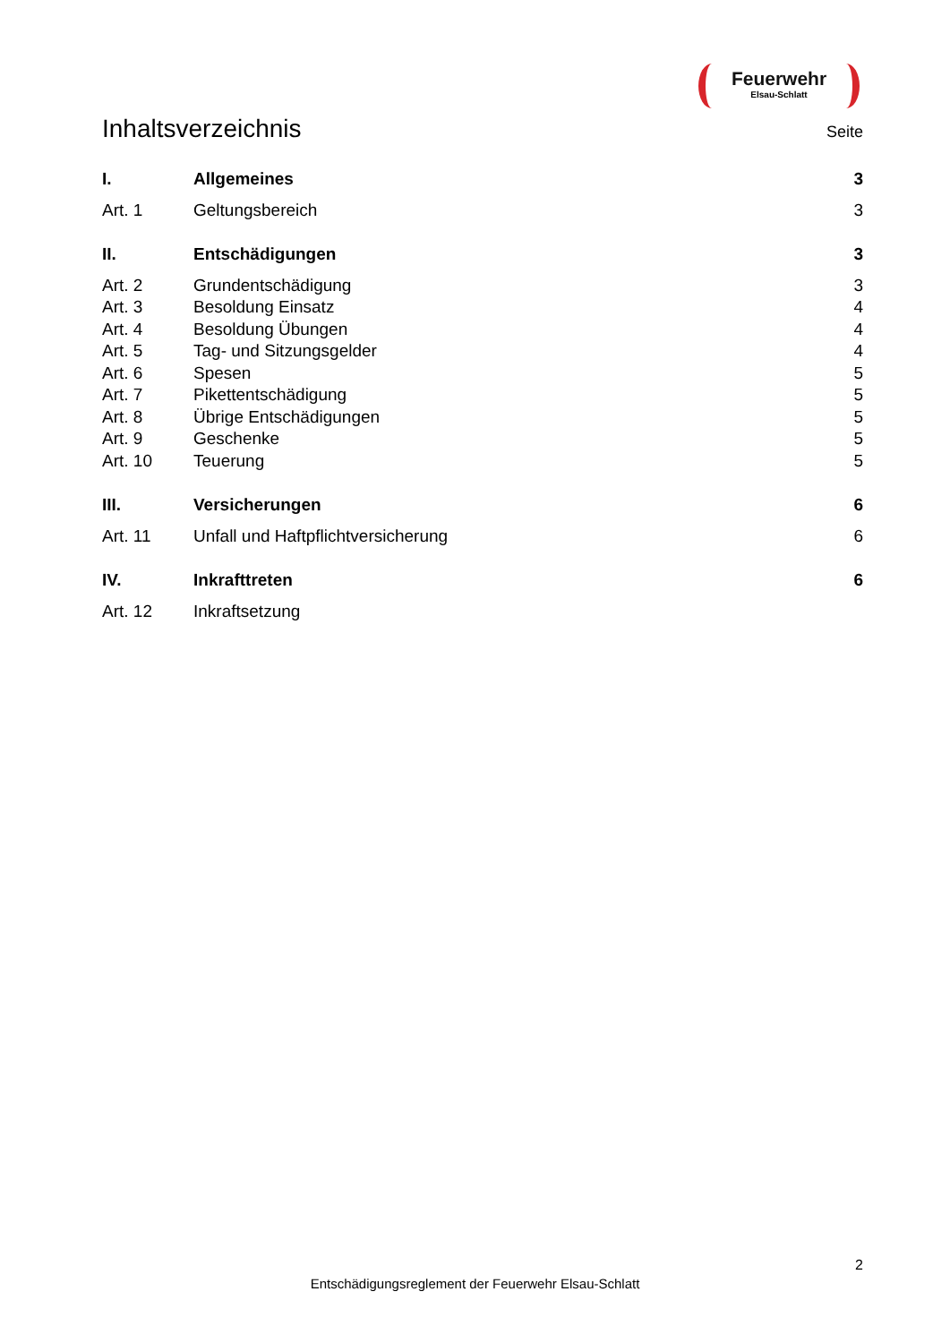Feuerwehr
Elsau-Schlatt
Inhaltsverzeichnis
Seite
I. Allgemeines 3
Art. 1 Geltungsbereich 3
II. Entschädigungen 3
Art. 2 Grundentschädigung 3
Art. 3 Besoldung Einsatz 4
Art. 4 Besoldung Übungen 4
Art. 5 Tag- und Sitzungsgelder 4
Art. 6 Spesen 5
Art. 7 Pikettentschädigung 5
Art. 8 Übrige Entschädigungen 5
Art. 9 Geschenke 5
Art. 10 Teuerung 5
III. Versicherungen 6
Art. 11 Unfall und Haftpflichtversicherung
6
IV. Inkrafttreten 6
Art. 12 Inkraftsetzung
2
Entschädigungsreglement der Feuerwehr Elsau-Schlatt